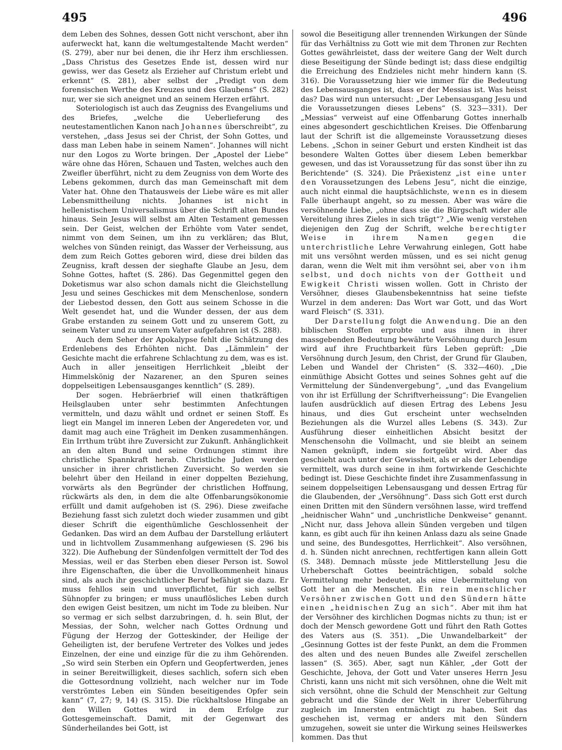495 496
dem Leben des Sohnes, dessen Gott nicht verschont, aber ihn auferweckt hat, kann die weltumgestaltende Macht werden“ (S. 279), aber nur bei denen, die ihr Herz ihm erschliessen. „Dass Christus des Gesetzes Ende ist, dessen wird nur gewiss, wer das Gesetz als Erzieher auf Christum erlebt und erkennt“ (S. 281), aber selbst der „Predigt von dem forensischen Werthe des Kreuzes und des Glaubens“ (S. 282) nur, wer sie sich aneignet und an seinem Herzen erfährt.
Soteriologisch ist auch das Zeugniss des Evangeliums und des Briefes, „welche die Ueberlieferung des neutestamentlichen Kanon nach Johannes überschreibt“, zu verstehen, „dass Jesus sei der Christ, der Sohn Gottes, und dass man Leben habe in seinem Namen“. Johannes will nicht nur den Logos zu Worte bringen. Der „Apostel der Liebe“ wäre ohne das Hören, Schauen und Tasten, welches auch den Zweifler überführt, nicht zu dem Zeugniss von dem Worte des Lebens gekommen, durch das man Gemeinschaft mit dem Vater hat. Ohne den Thatausweis der Liebe wäre es mit aller Lebensmittheilung nichts. Johannes ist nicht in hellenistischem Universalismus über die Schrift alten Bundes hinaus. Sein Jesus will selbst am Alten Testament gemessen sein. Der Geist, welchen der Erhöhte vom Vater sendet, nimmt von dem Seinen, um ihn zu verklären; das Blut, welches von Sünden reinigt, das Wasser der Verheissung, aus dem zum Reich Gottes geboren wird, diese drei bilden das Zeugniss, kraft dessen der sieghafte Glaube an Jesu, dem Sohne Gottes, haftet (S. 286). Das Gegenmittel gegen den Doketismus war also schon damals nicht die Gleichstellung Jesu und seines Geschickes mit dem Menschenlose, sondern der Liebestod dessen, den Gott aus seinem Schosse in die Welt gesendet hat, und die Wunder dessen, der aus dem Grabe erstanden zu seinem Gott und zu unserem Gott, zu seinem Vater und zu unserem Vater aufgefahren ist (S. 288).
Auch dem Seher der Apokalypse fehlt die Schätzung des Erdenlebens des Erhöhten nicht. Das „Lämmlein“ der Gesichte macht die erfahrene Schlachtung zu dem, was es ist. Auch in aller jenseitigen Herrlichkeit „bleibt der Himmelskönig der Nazarener, an den Spuren seines doppelseitigen Lebensausganges kenntlich“ (S. 289).
Der sogen. Hebräerbrief will einen thatkräftigen Heilsglauben unter sehr bestimmten Anfechtungen vermitteln, und dazu wählt und ordnet er seinen Stoff. Es liegt ein Mangel im inneren Leben der Angeredeten vor, und damit mag auch eine Trägheit im Denken zusammenhängen. Ein Irrthum trübt ihre Zuversicht zur Zukunft. Anhänglichkeit an den alten Bund und seine Ordnungen stimmt ihre christliche Spannkraft herab. Christliche Juden werden unsicher in ihrer christlichen Zuversicht. So werden sie belehrt über den Heiland in einer doppelten Beziehung, vorwärts als den Begründer der christlichen Hoffnung, rückwärts als den, in dem die alte Offenbarungsökonomie erfüllt und damit aufgehoben ist (S. 296). Diese zweifache Beziehung fasst sich zuletzt doch wieder zusammen und gibt dieser Schrift die eigenthümliche Geschlossenheit der Gedanken. Das wird an dem Aufbau der Darstellung erläutert und in lichtvollem Zusammenhang aufgewiesen (S. 296 bis 322). Die Aufhebung der Sündenfolgen vermittelt der Tod des Messias, weil er das Sterben eben dieser Person ist. Sowol ihre Eigenschaften, die über die Unvollkommenheit hinaus sind, als auch ihr geschichtlicher Beruf befähigt sie dazu. Er muss fehllos sein und unverpflichtet, für sich selbst Sühnopfer zu bringen; er muss unauflösliches Leben durch den ewigen Geist besitzen, um nicht im Tode zu bleiben. Nur so vermag er sich selbst darzubringen, d. h. sein Blut, der Messias, der Sohn, welcher nach Gottes Ordnung und Fügung der Herzog der Gotteskinder, der Heilige der Geheiligten ist, der berufene Vertreter des Volkes und jedes Einzelnen, der eine und einzige für die zu ihm Gehörenden. „So wird sein Sterben ein Opfern und Geopfertwerden, jenes in seiner Bereitwilligkeit, dieses sachlich, sofern sich eben die Gottesordnung vollzieht, nach welcher nur im Tode verströmtes Leben ein Sünden beseitigendes Opfer sein kann“ (7, 27; 9, 14) (S. 315). Die rückhaltslose Hingabe an den Willen Gottes wird in dem Erfolge zur Gottesgemeinschaft. Damit, mit der Gegenwart des Sünderheilandes bei Gott, ist
sowol die Beseitigung aller trennenden Wirkungen der Sünde für das Verhältniss zu Gott wie mit dem Thronen zur Rechten Gottes gewährleistet, dass der weitere Gang der Welt durch diese Beseitigung der Sünde bedingt ist; dass diese endgiltig die Erreichung des Endzieles nicht mehr hindern kann (S. 316). Die Voraussetzung hier wie immer für die Bedeutung des Lebensausganges ist, dass er der Messias ist. Was heisst das? Das wird nun untersucht: „Der Lebensausgang Jesu und die Voraussetzungen dieses Lebens“ (S. 323—331). Der „Messias“ verweist auf eine Offenbarung Gottes innerhalb eines abgesondert geschichtlichen Kreises. Die Offenbarung laut der Schrift ist die allgemeinste Voraussetzung dieses Lebens. „Schon in seiner Geburt und ersten Kindheit ist das besondere Walten Gottes über diesem Leben bemerkbar gewesen, und das ist Voraussetzung für das sonst über ihn zu Berichtende“ (S. 324). Die Präexistenz „ist eine unter den Voraussetzungen des Lebens Jesu“, nicht die einzige, auch nicht einmal die hauptsächlichste, wenn es in diesem Falle überhaupt angeht, so zu messen. Aber was wäre die versöhnende Liebe, „ohne dass sie die Bürgschaft wider alle Vereitelung ihres Zieles in sich trägt“? „Wie wenig verstehen diejenigen den Zug der Schrift, welche berechtigter Weise in ihrem Namen gegen die unterchristliche Lehre Verwahrung einlegen, Gott habe mit uns versöhnt werden müssen, und es sei nicht genug daran, wenn die Welt mit ihm versöhnt sei, aber von ihm selbst, und doch nichts von der Gottheit und Ewigkeit Christi wissen wollen. Gott in Christo der Versöhner, dieses Glaubensbekenntniss hat seine tiefste Wurzel in dem anderen: Das Wort war Gott, und das Wort ward Fleisch“ (S. 331).
Der Darstellung folgt die Anwendung. Die an den biblischen Stoffen erprobte und aus ihnen in ihrer massgebenden Bedeutung bewährte Versöhnung durch Jesum wird auf ihre Fruchtbarkeit fürs Leben geprüft: „Die Versöhnung durch Jesum, den Christ, der Grund für Glauben, Leben und Wandel der Christen“ (S. 332—460). „Die einmüthige Absicht Gottes und seines Sohnes geht auf die Vermittelung der Sündenvergebung“, „und das Evangelium von ihr ist Erfüllung der Schriftverheissung“: Die Evangelien laufen ausdrücklich auf diesen Ertrag des Lebens Jesu hinaus, und dies Gut erscheint unter wechselnden Beziehungen als die Wurzel alles Lebens (S. 343). Zur Ausführung dieser einheitlichen Absicht besitzt der Menschensohn die Vollmacht, und sie bleibt an seinem Namen geknüpft, indem sie fortgeübt wird. Aber das geschieht auch unter der Gewissheit, als er als der Lebendige vermittelt, was durch seine in ihm fortwirkende Geschichte bedingt ist. Diese Geschichte findet ihre Zusammenfassung in seinem doppelseitigen Lebensausgang und dessen Ertrag für die Glaubenden, der „Versöhnung“. Dass sich Gott erst durch einen Dritten mit den Sündern versöhnen lasse, wird treffend „heidnischer Wahn“ und „unchristliche Denkweise“ genannt. „Nicht nur, dass Jehova allein Sünden vergeben und tilgen kann, es gibt auch für ihn keinen Anlass dazu als seine Gnade und seine, des Bundesgottes, Herrlichkeit“. Also versöhnen, d. h. Sünden nicht anrechnen, rechtfertigen kann allein Gott (S. 348). Demnach müsste jede Mittlerstellung Jesu die Urheberschaft Gottes beeinträchtigen, sobald solche Vermittelung mehr bedeutet, als eine Uebermittelung von Gott her an die Menschen. Ein rein menschlicher Versöhner zwischen Gott und den Sündern hätte einen „heidnischen Zug an sich“. Aber mit ihm hat der Versöhner des kirchlichen Dogmas nichts zu thun; ist er doch der Mensch gewordene Gott und führt den Rath Gottes des Vaters aus (S. 351). „Die Unwandelbarkeit“ der „Gesinnung Gottes ist der feste Punkt, an dem die Frommen des alten und des neuen Bundes alle Zweifel zerschellen lassen“ (S. 365). Aber, sagt nun Kähler, „der Gott der Geschichte, Jehova, der Gott und Vater unseres Herrn Jesu Christi, kann uns nicht mit sich versöhnen, ohne die Welt mit sich versöhnt, ohne die Schuld der Menschheit zur Geltung gebracht und die Sünde der Welt in ihrer Ueberführung zugleich im Innersten entmächtigt zu haben. Seit das geschehen ist, vermag er anders mit den Sündern umzugehen, soweit sie unter die Wirkung seines Heilswerkes kommen. Das thut